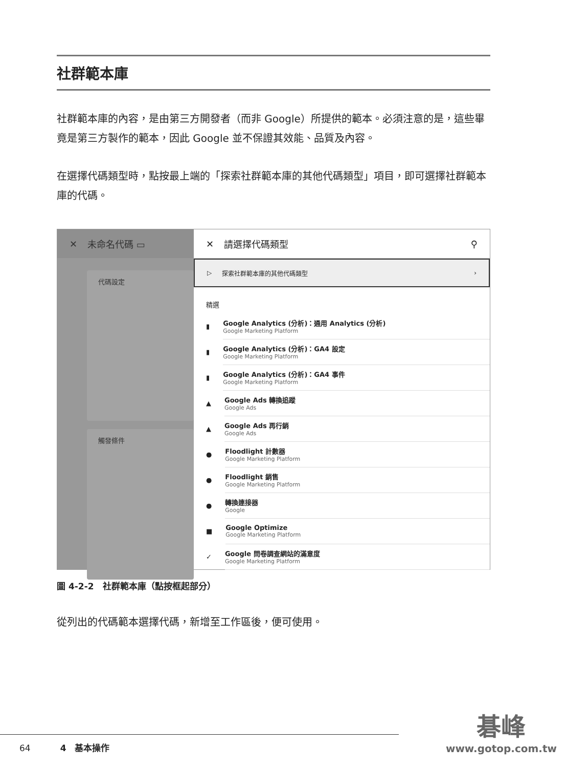社群範本庫
社群範本庫的內容，是由第三方開發者（而非 Google）所提供的範本。必須注意的是，這些畢竟是第三方製作的範本，因此 Google 並不保證其效能、品質及內容。
在選擇代碼類型時，點按最上端的「探索社群範本庫的其他代碼類型」項目，即可選擇社群範本庫的代碼。
✕ 未命名代碼 ▭
代碼設定
觸發條件
✕ 請選擇代碼類型 ⚲
▷ 探索社群範本庫的其他代碼類型 ›
精選
▮
Google Analytics (分析)：通用 Analytics (分析)
Google Marketing Platform
▮
Google Analytics (分析)：GA4 設定
Google Marketing Platform
▮
Google Analytics (分析)：GA4 事件
Google Marketing Platform
▲
Google Ads 轉換追蹤
Google Ads
▲
Google Ads 再行銷
Google Ads
●
Floodlight 計數器
Google Marketing Platform
●
Floodlight 銷售
Google Marketing Platform
●
轉換連接器
Google
■
Google Optimize
Google Marketing Platform
✓
Google 問卷調查網站的滿意度
Google Marketing Platform
圖 4-2-2　社群範本庫（點按框起部分）
從列出的代碼範本選擇代碼，新增至工作區後，便可使用。
64 4　基本操作
碁峰
www.gotop.com.tw